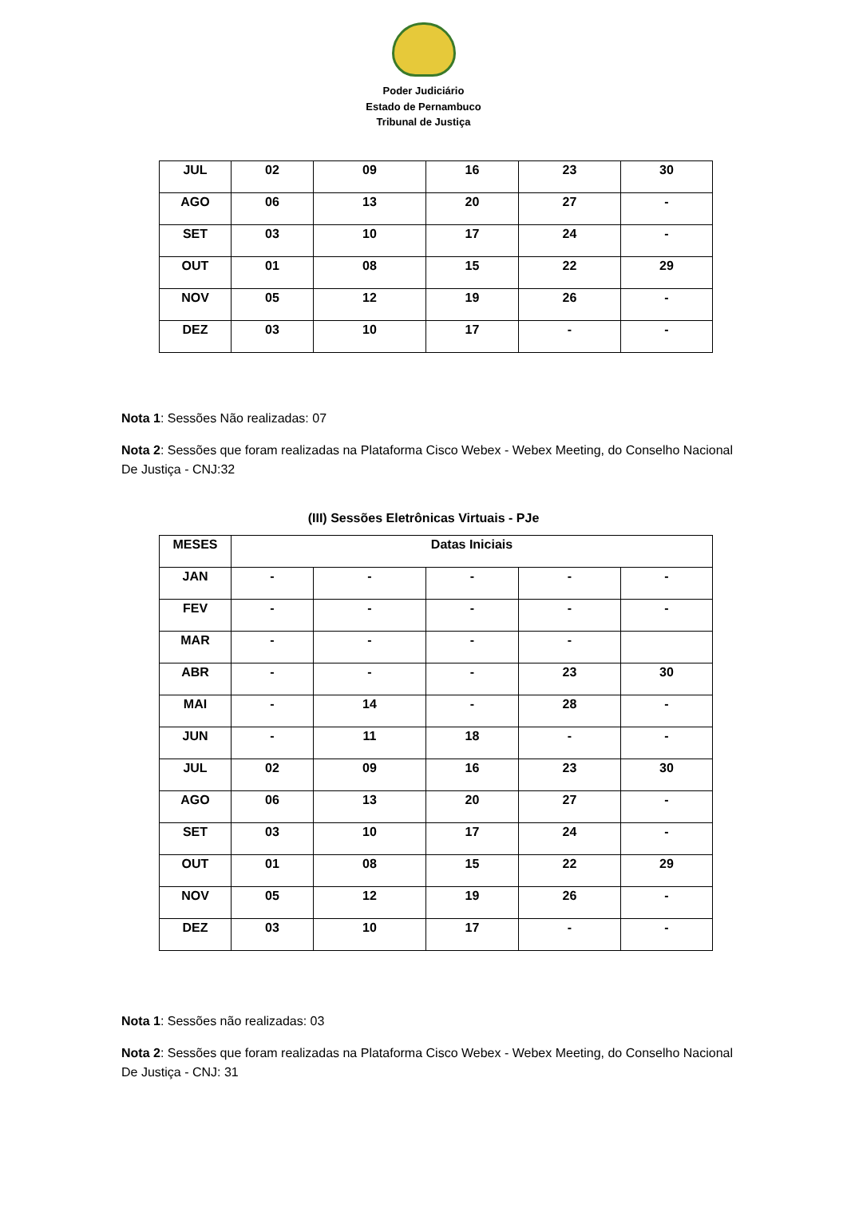Poder Judiciário
Estado de Pernambuco
Tribunal de Justiça
| JUL | 02 | 09 | 16 | 23 | 30 |
| AGO | 06 | 13 | 20 | 27 | - |
| SET | 03 | 10 | 17 | 24 | - |
| OUT | 01 | 08 | 15 | 22 | 29 |
| NOV | 05 | 12 | 19 | 26 | - |
| DEZ | 03 | 10 | 17 | - | - |
Nota 1: Sessões Não realizadas: 07
Nota 2: Sessões que foram realizadas na Plataforma Cisco Webex - Webex Meeting, do Conselho Nacional De Justiça - CNJ:32
(III) Sessões Eletrônicas Virtuais - PJe
| MESES | Datas Iniciais | | | | |
| --- | --- | --- | --- | --- | --- |
| JAN | - | - | - | - | - |
| FEV | - | - | - | - | - |
| MAR | - | - | - | - | |
| ABR | - | - | - | 23 | 30 |
| MAI | - | 14 | - | 28 | - |
| JUN | - | 11 | 18 | - | - |
| JUL | 02 | 09 | 16 | 23 | 30 |
| AGO | 06 | 13 | 20 | 27 | - |
| SET | 03 | 10 | 17 | 24 | - |
| OUT | 01 | 08 | 15 | 22 | 29 |
| NOV | 05 | 12 | 19 | 26 | - |
| DEZ | 03 | 10 | 17 | - | - |
Nota 1: Sessões não realizadas: 03
Nota 2: Sessões que foram realizadas na Plataforma Cisco Webex - Webex Meeting, do Conselho Nacional De Justiça - CNJ: 31